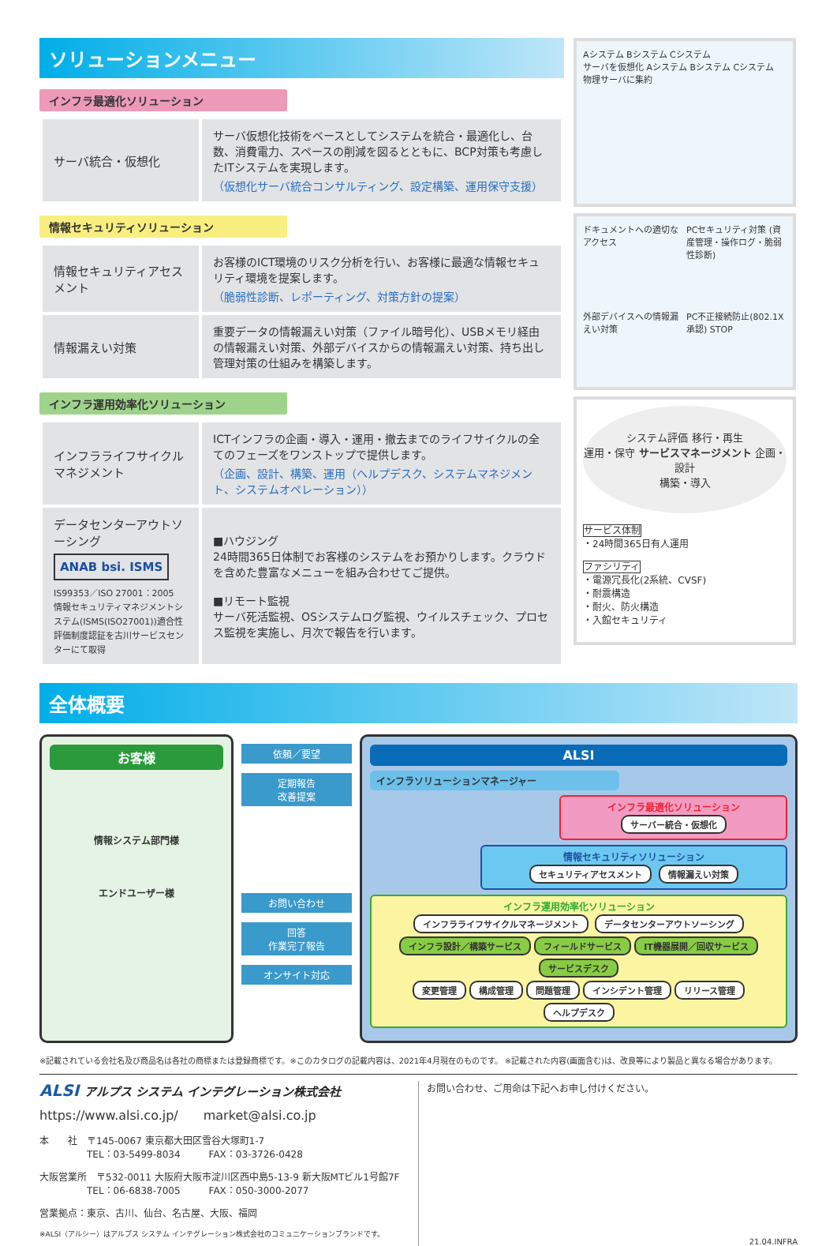ソリューションメニュー
インフラ最適化ソリューション
| サーバ統合・仮想化 | サーバ仮想化技術をベースとしてシステムを統合・最適化し、台数、消費電力、スペースの削減を図るとともに、BCP対策も考慮したITシステムを実現します。 （仮想化サーバ統合コンサルティング、設定構築、運用保守支援） |
情報セキュリティソリューション
| 情報セキュリティアセスメント | お客様のICT環境のリスク分析を行い、お客様に最適な情報セキュリティ環境を提案します。 （脆弱性診断、レポーティング、対策方針の提案） |
| 情報漏えい対策 | 重要データの情報漏えい対策（ファイル暗号化）、USBメモリ経由の情報漏えい対策、外部デバイスからの情報漏えい対策、持ち出し管理対策の仕組みを構築します。 |
インフラ運用効率化ソリューション
| インフラライフサイクルマネジメント | ICTインフラの企画・導入・運用・撤去までのライフサイクルの全てのフェーズをワンストップで提供します。 （企画、設計、構築、運用（ヘルプデスク、システムマネジメント、システムオペレーション）） |
| データセンターアウトソーシング ANAB bsi. ISMS IS99353／ISO 27001：2005 情報セキュリティマネジメントシステム(ISMS(ISO27001))適合性評価制度認証を古川サービスセンターにて取得 | ■ハウジング 24時間365日体制でお客様のシステムをお預かりします。クラウドを含めた豊富なメニューを組み合わせてご提供。 ■リモート監視 サーバ死活監視、OSシステムログ監視、ウイルスチェック、プロセス監視を実施し、月次で報告を行います。 |
Aシステム Bシステム Cシステム
サーバを仮想化 Aシステム Bシステム Cシステム
物理サーバに集約
ドキュメントへの適切なアクセス
PCセキュリティ対策 (資産管理・操作ログ・脆弱性診断)
外部デバイスへの情報漏えい対策
PC不正接続防止(802.1X承認) STOP
システム評価 移行・再生
運用・保守 サービスマネージメント 企画・設計
構築・導入
サービス体制
・24時間365日有人運用
ファシリティ
・電源冗長化(2系統、CVSF)
・耐震構造
・耐火、防火構造
・入館セキュリティ
全体概要
お客様
情報システム部門様
エンドユーザー様
依頼／要望
定期報告
改善提案
お問い合わせ
回答
作業完了報告
オンサイト対応
ALSI
インフラソリューションマネージャー
インフラ最適化ソリューション
サーバー統合・仮想化
情報セキュリティソリューション
セキュリティアセスメント 情報漏えい対策
インフラ運用効率化ソリューション
インフラライフサイクルマネージメント データセンターアウトソーシング
インフラ設計／構築サービス フィールドサービス IT機器展開／回収サービス サービスデスク
変更管理 構成管理 問題管理 インシデント管理 リリース管理 ヘルプデスク
※記載されている会社名及び商品名は各社の商標または登録商標です。※このカタログの記載内容は、2021年4月現在のものです。 ※記載された内容(画面含む)は、改良等により製品と異なる場合があります。
ALSI アルプス システム インテグレーション株式会社
https://www.alsi.co.jp/　　market@alsi.co.jp
本　　社　〒145-0067 東京都大田区雪谷大塚町1-7
　　　　　TEL：03-5499-8034　　　FAX：03-3726-0428
大阪営業所　〒532-0011 大阪府大阪市淀川区西中島5-13-9 新大阪MTビル1号館7F
　　　　　TEL：06-6838-7005　　　FAX：050-3000-2077
営業拠点：東京、古川、仙台、名古屋、大阪、福岡
※ALSI（アルシー）はアルプス システム インテグレーション株式会社のコミュニケーションブランドです。
お問い合わせ、ご用命は下記へお申し付けください。
21.04.INFRA